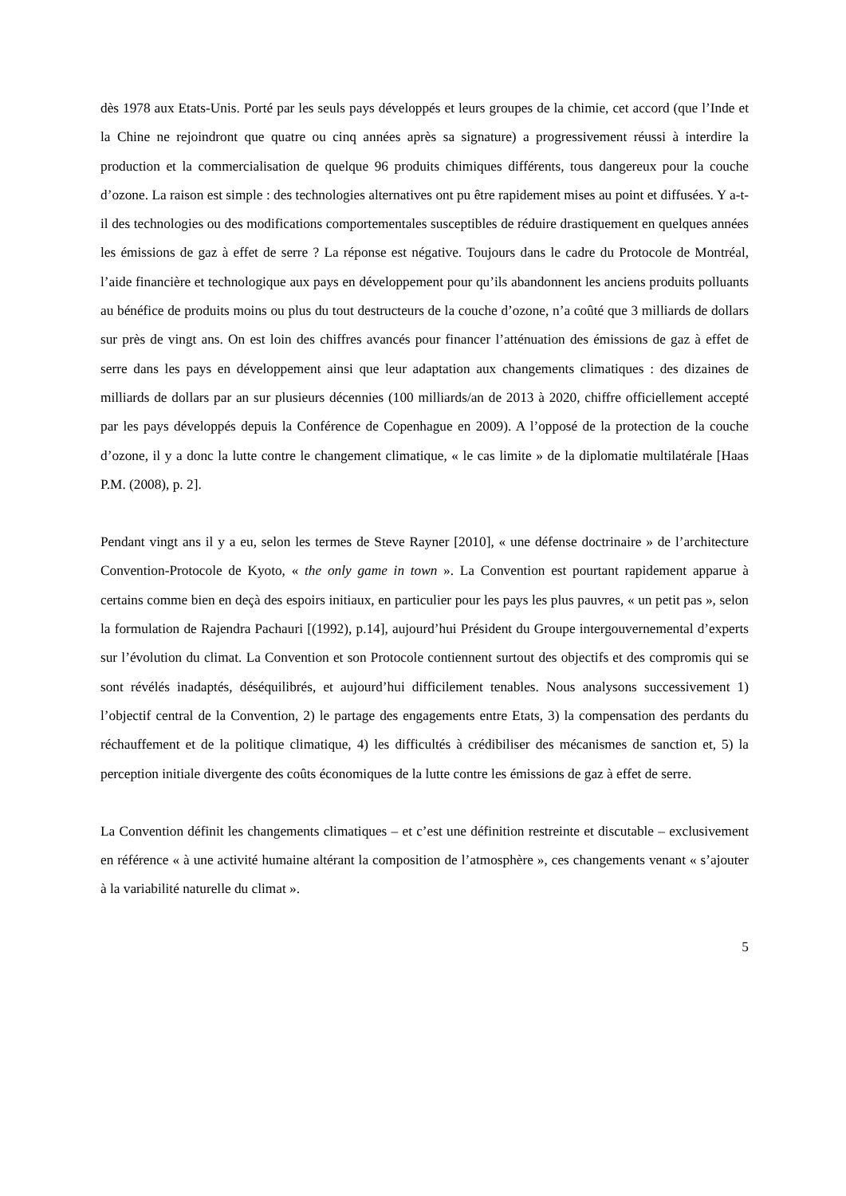dès 1978 aux Etats-Unis. Porté par les seuls pays développés et leurs groupes de la chimie, cet accord (que l’Inde et la Chine ne rejoindront que quatre ou cinq années après sa signature) a progressivement réussi à interdire la production et la commercialisation de quelque 96 produits chimiques différents, tous dangereux pour la couche d’ozone. La raison est simple : des technologies alternatives ont pu être rapidement mises au point et diffusées. Y a-t-il des technologies ou des modifications comportementales susceptibles de réduire drastiquement en quelques années les émissions de gaz à effet de serre ? La réponse est négative. Toujours dans le cadre du Protocole de Montréal, l’aide financière et technologique aux pays en développement pour qu’ils abandonnent les anciens produits polluants au bénéfice de produits moins ou plus du tout destructeurs de la couche d’ozone, n’a coûté que 3 milliards de dollars sur près de vingt ans. On est loin des chiffres avancés pour financer l’atténuation des émissions de gaz à effet de serre dans les pays en développement ainsi que leur adaptation aux changements climatiques : des dizaines de milliards de dollars par an sur plusieurs décennies (100 milliards/an de 2013 à 2020, chiffre officiellement accepté par les pays développés depuis la Conférence de Copenhague en 2009). A l’opposé de la protection de la couche d’ozone, il y a donc la lutte contre le changement climatique, « le cas limite » de la diplomatie multilatérale [Haas P.M. (2008), p. 2].
Pendant vingt ans il y a eu, selon les termes de Steve Rayner [2010], « une défense doctrinaire » de l’architecture Convention-Protocole de Kyoto, « the only game in town ». La Convention est pourtant rapidement apparue à certains comme bien en deçà des espoirs initiaux, en particulier pour les pays les plus pauvres, « un petit pas », selon la formulation de Rajendra Pachauri [(1992), p.14], aujourd’hui Président du Groupe intergouvernemental d’experts sur l’évolution du climat. La Convention et son Protocole contiennent surtout des objectifs et des compromis qui se sont révélés inadaptés, déséquilibrés, et aujourd’hui difficilement tenables. Nous analysons successivement 1) l’objectif central de la Convention, 2) le partage des engagements entre Etats, 3) la compensation des perdants du réchauffement et de la politique climatique, 4) les difficultés à crédibiliser des mécanismes de sanction et, 5) la perception initiale divergente des coûts économiques de la lutte contre les émissions de gaz à effet de serre.
La Convention définit les changements climatiques – et c’est une définition restreinte et discutable – exclusivement en référence « à une activité humaine altérant la composition de l’atmosphère », ces changements venant « s’ajouter à la variabilité naturelle du climat ».
5